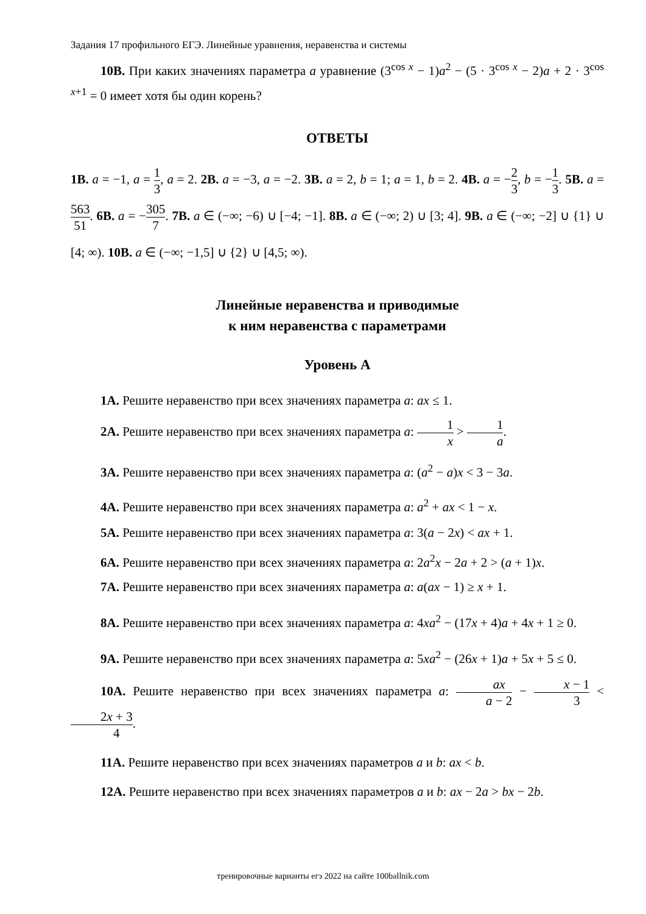Задания 17 профильного ЕГЭ. Линейные уравнения, неравенства и системы
10B. При каких значениях параметра a уравнение (3<sup>cos x</sup> − 1)a<sup>2</sup> − (5 · 3<sup>cos x</sup> − 2)a + 2 · 3<sup>cos x+1</sup> = 0 имеет хотя бы один корень?
ОТВЕТЫ
1B. a = −1, a = 1 3, a = 2. 2B. a = −3, a = −2. 3B. a = 2, b = 1; a = 1, b = 2. 4B. a = −2 3, b = −1 3. 5B. a = 563 51. 6B. a = −305 7. 7B. a ∈ (−∞; −6) ∪ [−4; −1]. 8B. a ∈ (−∞; 2) ∪ [3; 4]. 9B. a ∈ (−∞; −2] ∪ {1} ∪ [4; ∞). 10B. a ∈ (−∞; −1,5] ∪ {2} ∪ [4,5; ∞).
Линейные неравенства и приводимые
к ним неравенства с параметрами
Уровень А
1A. Решите неравенство при всех значениях параметра a: ax ≤ 1.
2A. Решите неравенство при всех значениях параметра a: 1 x > 1 a.
3A. Решите неравенство при всех значениях параметра a: (a<sup>2</sup> − a)x < 3 − 3a.
4A. Решите неравенство при всех значениях параметра a: a<sup>2</sup> + ax < 1 − x.
5A. Решите неравенство при всех значениях параметра a: 3(a − 2x) < ax + 1.
6A. Решите неравенство при всех значениях параметра a: 2a<sup>2</sup>x − 2a + 2 > (a + 1)x.
7A. Решите неравенство при всех значениях параметра a: a(ax − 1) ≥ x + 1.
8A. Решите неравенство при всех значениях параметра a: 4xa<sup>2</sup> − (17x + 4)a + 4x + 1 ≥ 0.
9A. Решите неравенство при всех значениях параметра a: 5xa<sup>2</sup> − (26x + 1)a + 5x + 5 ≤ 0.
10A. Решите неравенство при всех значениях параметра a: ax a − 2 − x − 1 3 < 2x + 3 4.
11A. Решите неравенство при всех значениях параметров a и b: ax < b.
12A. Решите неравенство при всех значениях параметров a и b: ax − 2a > bx − 2b.
тренировочные варианты егэ 2022 на сайте 100ballnik.com